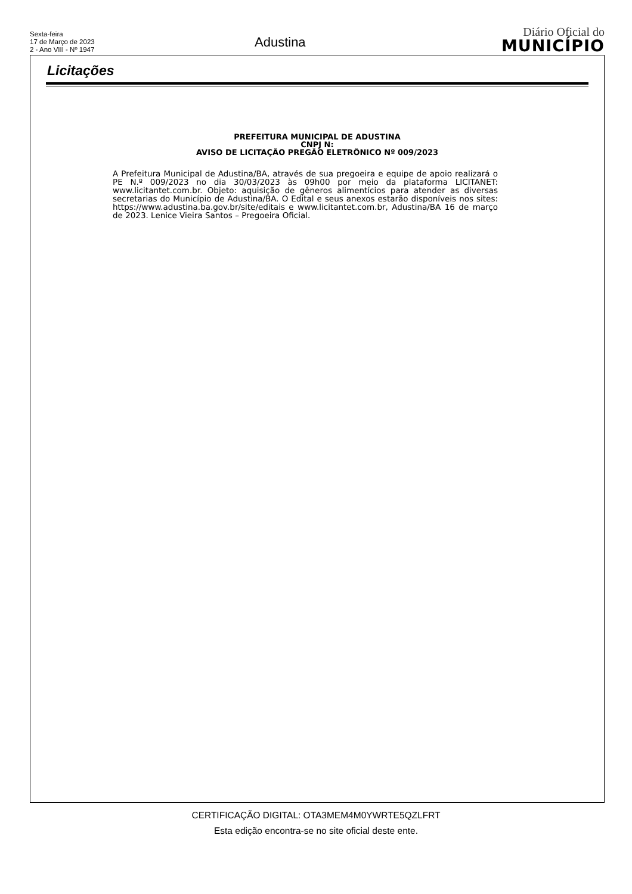Sexta-feira
17 de Março de 2023
2 - Ano VIII - Nº 1947
Adustina
Diário Oficial do
MUNICÍPIO
Licitações
PREFEITURA MUNICIPAL DE ADUSTINA
CNPJ N:
AVISO DE LICITAÇÃO PREGÃO ELETRÔNICO Nº 009/2023
A Prefeitura Municipal de Adustina/BA, através de sua pregoeira e equipe de apoio realizará o PE N.º 009/2023 no dia 30/03/2023 às 09h00 por meio da plataforma LICITANET: www.licitantet.com.br. Objeto: aquisição de gêneros alimentícios para atender as diversas secretarias do Município de Adustina/BA. O Edital e seus anexos estarão disponíveis nos sites: https://www.adustina.ba.gov.br/site/editais e www.licitantet.com.br, Adustina/BA 16 de março de 2023. Lenice Vieira Santos – Pregoeira Oficial.
CERTIFICAÇÃO DIGITAL: OTA3MEM4M0YWRTE5QZLFRT
Esta edição encontra-se no site oficial deste ente.